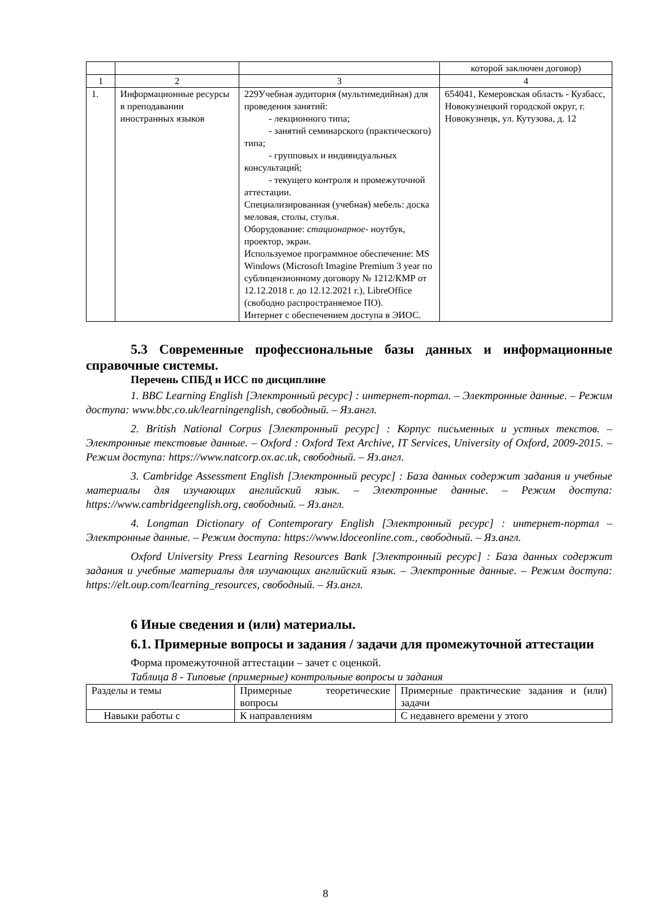| | | | которой заключен договор) |
| 1 | 2 | 3 | 4 |
| 1. | Информационные ресурсы в преподавании иностранных языков | 229Учебная аудитория (мультимедийная) для проведения занятий: - лекционного типа; - занятий семинарского (практического) типа; - групповых и индивидуальных консультаций; - текущего контроля и промежуточной аттестации. Специализированная (учебная) мебель: доска меловая, столы, стулья. Оборудование: стационарное - ноутбук, проектор, экран. Используемое программное обеспечение: MS Windows (Microsoft Imagine Premium 3 year по сублицензионному договору № 1212/КМР от 12.12.2018 г. до 12.12.2021 г.), LibreOffice (свободно распространяемое ПО). Интернет с обеспечением доступа в ЭИОС. | 654041, Кемеровская область - Кузбасс, Новокузнецкий городской округ, г. Новокузнецк, ул. Кутузова, д. 12 |
5.3 Современные профессиональные базы данных и информационные справочные системы.
Перечень СПБД и ИСС по дисциплине
1. BBC Learning English [Электронный ресурс] : интернет-портал. – Электронные данные. – Режим доступа: www.bbc.co.uk/learningenglish, свободный. – Яз.англ.
2. British National Corpus [Электронный ресурс] : Корпус письменных и устных текстов. – Электронные текстовые данные. – Oxford : Oxford Text Archive, IT Services, University of Oxford, 2009-2015. – Режим доступа: https://www.natcorp.ox.ac.uk, свободный. – Яз.англ.
3. Cambridge Assessment English [Электронный ресурс] : База данных содержит задания и учебные материалы для изучающих английский язык. – Электронные данные. – Режим доступа: https://www.cambridgeenglish.org, свободный. – Яз.англ.
4. Longman Dictionary of Contemporary English [Электронный ресурс] : интернет-портал – Электронные данные. – Режим доступа: https://www.ldoceonline.com., свободный. – Яз.англ.
Oxford University Press Learning Resources Bank [Электронный ресурс] : База данных содержит задания и учебные материалы для изучающих английский язык. – Электронные данные. – Режим доступа: https://elt.oup.com/learning_resources, свободный. – Яз.англ.
6 Иные сведения и (или) материалы.
6.1. Примерные вопросы и задания / задачи для промежуточной аттестации
Форма промежуточной аттестации – зачет с оценкой.
Таблица 8 - Типовые (примерные) контрольные вопросы и задания
| Разделы и темы | Примерные теоретические вопросы | Примерные практические задания и (или) задачи |
| Навыки работы с | К направлениям | С недавнего времени у этого |
8